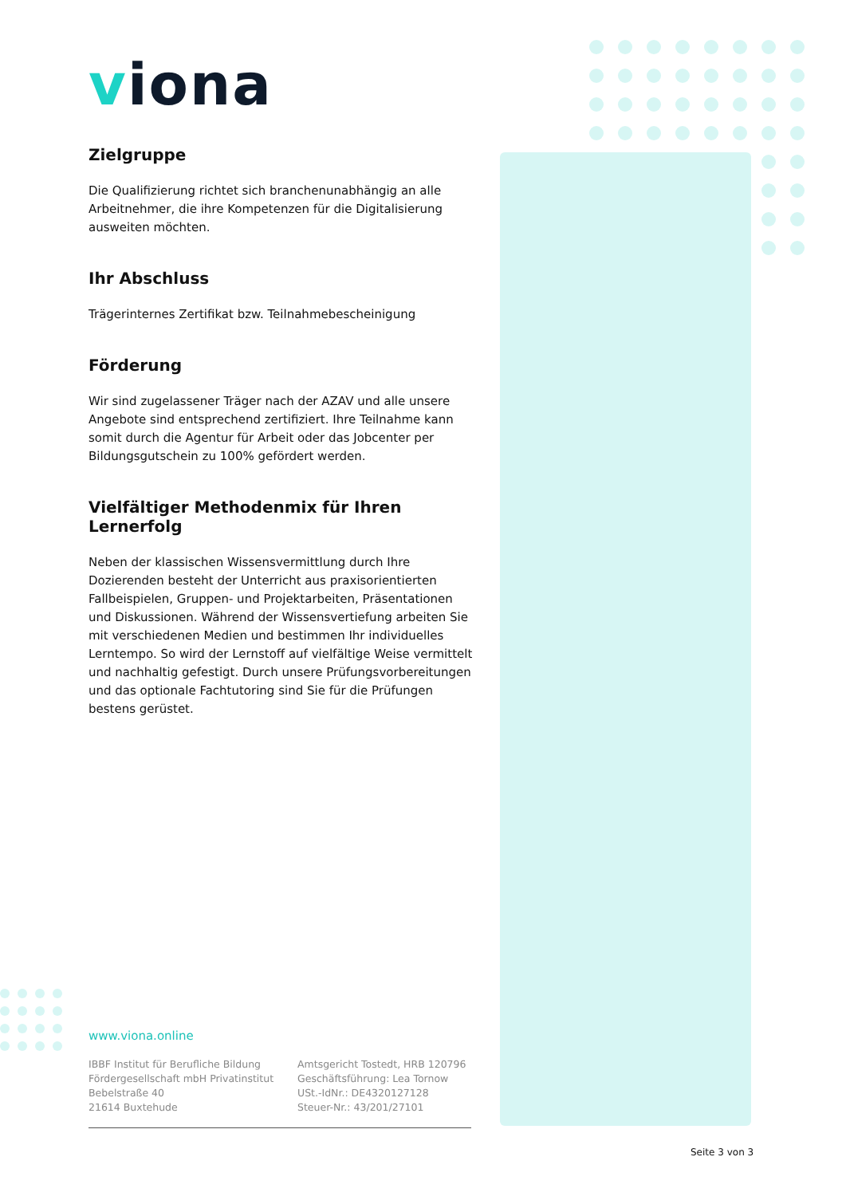viona
Zielgruppe
Die Qualifizierung richtet sich branchenunabhängig an alle Arbeitnehmer, die ihre Kompetenzen für die Digitalisierung ausweiten möchten.
Ihr Abschluss
Trägerinternes Zertifikat bzw. Teilnahmebescheinigung
Förderung
Wir sind zugelassener Träger nach der AZAV und alle unsere Angebote sind entsprechend zertifiziert. Ihre Teilnahme kann somit durch die Agentur für Arbeit oder das Jobcenter per Bildungsgutschein zu 100% gefördert werden.
Vielfältiger Methodenmix für Ihren Lernerfolg
Neben der klassischen Wissensvermittlung durch Ihre Dozierenden besteht der Unterricht aus praxisorientierten Fallbeispielen, Gruppen- und Projektarbeiten, Präsentationen und Diskussionen. Während der Wissensvertiefung arbeiten Sie mit verschiedenen Medien und bestimmen Ihr individuelles Lerntempo. So wird der Lernstoff auf vielfältige Weise vermittelt und nachhaltig gefestigt. Durch unsere Prüfungsvorbereitungen und das optionale Fachtutoring sind Sie für die Prüfungen bestens gerüstet.
www.viona.online
IBBF Institut für Berufliche Bildung
Fördergesellschaft mbH Privatinstitut
Bebelstraße 40
21614 Buxtehude
Amtsgericht Tostedt, HRB 120796
Geschäftsführung: Lea Tornow
USt.-IdNr.: DE4320127128
Steuer-Nr.: 43/201/27101
Seite 3 von 3